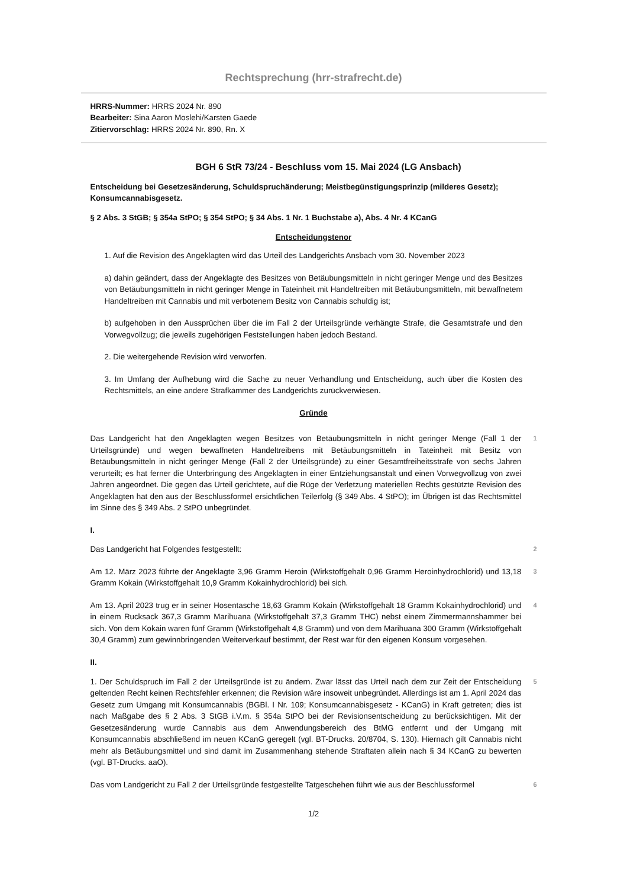Rechtsprechung (hrr-strafrecht.de)
HRRS-Nummer: HRRS 2024 Nr. 890
Bearbeiter: Sina Aaron Moslehi/Karsten Gaede
Zitiervorschlag: HRRS 2024 Nr. 890, Rn. X
BGH 6 StR 73/24 - Beschluss vom 15. Mai 2024 (LG Ansbach)
Entscheidung bei Gesetzesänderung, Schuldspruchänderung; Meistbegünstigungsprinzip (milderes Gesetz); Konsumcannabisgesetz.
§ 2 Abs. 3 StGB; § 354a StPO; § 354 StPO; § 34 Abs. 1 Nr. 1 Buchstabe a), Abs. 4 Nr. 4 KCanG
Entscheidungstenor
1. Auf die Revision des Angeklagten wird das Urteil des Landgerichts Ansbach vom 30. November 2023
a) dahin geändert, dass der Angeklagte des Besitzes von Betäubungsmitteln in nicht geringer Menge und des Besitzes von Betäubungsmitteln in nicht geringer Menge in Tateinheit mit Handeltreiben mit Betäubungsmitteln, mit bewaffnetem Handeltreiben mit Cannabis und mit verbotenem Besitz von Cannabis schuldig ist;
b) aufgehoben in den Aussprüchen über die im Fall 2 der Urteilsgründe verhängte Strafe, die Gesamtstrafe und den Vorwegvollzug; die jeweils zugehörigen Feststellungen haben jedoch Bestand.
2. Die weitergehende Revision wird verworfen.
3. Im Umfang der Aufhebung wird die Sache zu neuer Verhandlung und Entscheidung, auch über die Kosten des Rechtsmittels, an eine andere Strafkammer des Landgerichts zurückverwiesen.
Gründe
Das Landgericht hat den Angeklagten wegen Besitzes von Betäubungsmitteln in nicht geringer Menge (Fall 1 der Urteilsgründe) und wegen bewaffneten Handeltreibens mit Betäubungsmitteln in Tateinheit mit Besitz von Betäubungsmitteln in nicht geringer Menge (Fall 2 der Urteilsgründe) zu einer Gesamtfreiheitsstrafe von sechs Jahren verurteilt; es hat ferner die Unterbringung des Angeklagten in einer Entziehungsanstalt und einen Vorwegvollzug von zwei Jahren angeordnet. Die gegen das Urteil gerichtete, auf die Rüge der Verletzung materiellen Rechts gestützte Revision des Angeklagten hat den aus der Beschlussformel ersichtlichen Teilerfolg (§ 349 Abs. 4 StPO); im Übrigen ist das Rechtsmittel im Sinne des § 349 Abs. 2 StPO unbegründet.
1
I.
Das Landgericht hat Folgendes festgestellt:
2
Am 12. März 2023 führte der Angeklagte 3,96 Gramm Heroin (Wirkstoffgehalt 0,96 Gramm Heroinhydrochlorid) und 13,18 Gramm Kokain (Wirkstoffgehalt 10,9 Gramm Kokainhydrochlorid) bei sich.
3
Am 13. April 2023 trug er in seiner Hosentasche 18,63 Gramm Kokain (Wirkstoffgehalt 18 Gramm Kokainhydrochlorid) und in einem Rucksack 367,3 Gramm Marihuana (Wirkstoffgehalt 37,3 Gramm THC) nebst einem Zimmermannshammer bei sich. Von dem Kokain waren fünf Gramm (Wirkstoffgehalt 4,8 Gramm) und von dem Marihuana 300 Gramm (Wirkstoffgehalt 30,4 Gramm) zum gewinnbringenden Weiterverkauf bestimmt, der Rest war für den eigenen Konsum vorgesehen.
4
II.
1. Der Schuldspruch im Fall 2 der Urteilsgründe ist zu ändern. Zwar lässt das Urteil nach dem zur Zeit der Entscheidung geltenden Recht keinen Rechtsfehler erkennen; die Revision wäre insoweit unbegründet. Allerdings ist am 1. April 2024 das Gesetz zum Umgang mit Konsumcannabis (BGBl. I Nr. 109; Konsumcannabisgesetz - KCanG) in Kraft getreten; dies ist nach Maßgabe des § 2 Abs. 3 StGB i.V.m. § 354a StPO bei der Revisionsentscheidung zu berücksichtigen. Mit der Gesetzesänderung wurde Cannabis aus dem Anwendungsbereich des BtMG entfernt und der Umgang mit Konsumcannabis abschließend im neuen KCanG geregelt (vgl. BT-Drucks. 20/8704, S. 130). Hiernach gilt Cannabis nicht mehr als Betäubungsmittel und sind damit im Zusammenhang stehende Straftaten allein nach § 34 KCanG zu bewerten (vgl. BT-Drucks. aaO).
5
Das vom Landgericht zu Fall 2 der Urteilsgründe festgestellte Tatgeschehen führt wie aus der Beschlussformel
6
1/2